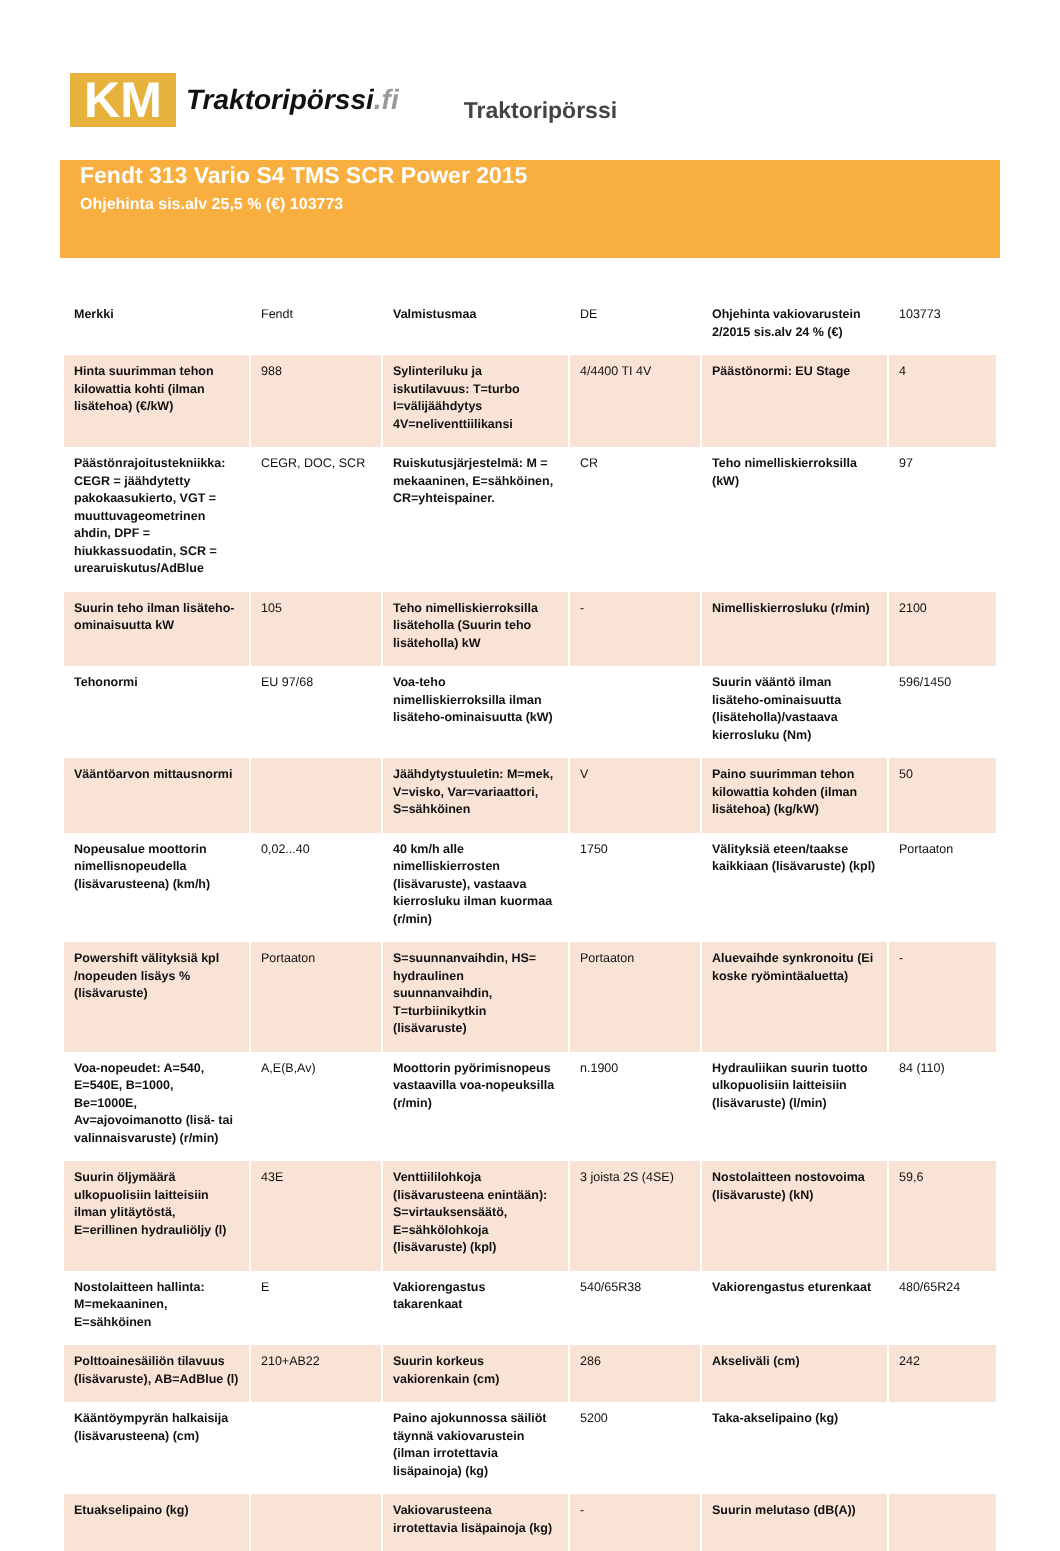KM
Traktoripörssi.fi
Traktoripörssi
Fendt 313 Vario S4 TMS SCR Power 2015
Ohjehinta sis.alv 25,5 % (€) 103773
| Merkki | Fendt | Valmistusmaa | DE | Ohjehinta vakiovarustein 2/2015 sis.alv 24 % (€) | 103773 |
| Hinta suurimman tehon kilowattia kohti (ilman lisätehoa) (€/kW) | 988 | Sylinteriluku ja iskutilavuus: T=turbo I=välijäähdytys 4V=neliventtiilikansi | 4/4400 TI 4V | Päästönormi: EU Stage | 4 |
| Päästönrajoitustekniikka: CEGR = jäähdytetty pakokaasukierto, VGT = muuttuvageometrinen ahdin, DPF = hiukkassuodatin, SCR = urearuiskutus/AdBlue | CEGR, DOC, SCR | Ruiskutusjärjestelmä: M = mekaaninen, E=sähköinen, CR=yhteispainer. | CR | Teho nimelliskierroksilla (kW) | 97 |
| Suurin teho ilman lisäteho-ominaisuutta kW | 105 | Teho nimelliskierroksilla lisäteholla (Suurin teho lisäteholla) kW | - | Nimelliskierrosluku (r/min) | 2100 |
| Tehonormi | EU 97/68 | Voa-teho nimelliskierroksilla ilman lisäteho-ominaisuutta (kW) | | Suurin vääntö ilman lisäteho-ominaisuutta (lisäteholla)/vastaava kierrosluku (Nm) | 596/1450 |
| Vääntöarvon mittausnormi | | Jäähdytystuuletin: M=mek, V=visko, Var=variaattori, S=sähköinen | V | Paino suurimman tehon kilowattia kohden (ilman lisätehoa) (kg/kW) | 50 |
| Nopeusalue moottorin nimellisnopeudella (lisävarusteena) (km/h) | 0,02...40 | 40 km/h alle nimelliskierrosten (lisävaruste), vastaava kierrosluku ilman kuormaa (r/min) | 1750 | Välityksiä eteen/taakse kaikkiaan (lisävaruste) (kpl) | Portaaton |
| Powershift välityksiä kpl /nopeuden lisäys % (lisävaruste) | Portaaton | S=suunnanvaihdin, HS= hydraulinen suunnanvaihdin, T=turbiinikytkin (lisävaruste) | Portaaton | Aluevaihde synkronoitu (Ei koske ryömintäaluetta) | - |
| Voa-nopeudet: A=540, E=540E, B=1000, Be=1000E, Av=ajovoimanotto (lisä- tai valinnaisvaruste) (r/min) | A,E(B,Av) | Moottorin pyörimisnopeus vastaavilla voa-nopeuksilla (r/min) | n.1900 | Hydrauliikan suurin tuotto ulkopuolisiin laitteisiin (lisävaruste) (l/min) | 84 (110) |
| Suurin öljymäärä ulkopuolisiin laitteisiin ilman ylitäytöstä, E=erillinen hydrauliöljy (l) | 43E | Venttiililohkoja (lisävarusteena enintään): S=virtauksensäätö, E=sähkölohkoja (lisävaruste) (kpl) | 3 joista 2S (4SE) | Nostolaitteen nostovoima (lisävaruste) (kN) | 59,6 |
| Nostolaitteen hallinta: M=mekaaninen, E=sähköinen | E | Vakiorengastus takarenkaat | 540/65R38 | Vakiorengastus eturenkaat | 480/65R24 |
| Polttoainesäiliön tilavuus (lisävaruste), AB=AdBlue (l) | 210+AB22 | Suurin korkeus vakiorenkain (cm) | 286 | Akseliväli (cm) | 242 |
| Kääntöympyrän halkaisija (lisävarusteena) (cm) | | Paino ajokunnossa säiliöt täynnä vakiovarustein (ilman irrotettavia lisäpainoja) (kg) | 5200 | Taka-akselipaino (kg) | |
| Etuakselipaino (kg) | | Vakiovarusteena irrotettavia lisäpainoja (kg) | - | Suurin melutaso (dB(A)) | |